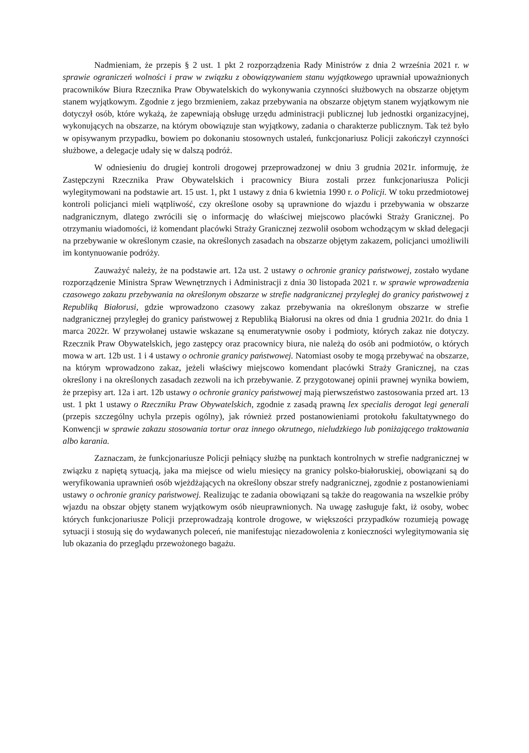Nadmieniam, że przepis § 2 ust. 1 pkt 2 rozporządzenia Rady Ministrów z dnia 2 września 2021 r. w sprawie ograniczeń wolności i praw w związku z obowiązywaniem stanu wyjątkowego uprawniał upoważnionych pracowników Biura Rzecznika Praw Obywatelskich do wykonywania czynności służbowych na obszarze objętym stanem wyjątkowym. Zgodnie z jego brzmieniem, zakaz przebywania na obszarze objętym stanem wyjątkowym nie dotyczył osób, które wykażą, że zapewniają obsługę urzędu administracji publicznej lub jednostki organizacyjnej, wykonujących na obszarze, na którym obowiązuje stan wyjątkowy, zadania o charakterze publicznym. Tak też było w opisywanym przypadku, bowiem po dokonaniu stosownych ustaleń, funkcjonariusz Policji zakończył czynności służbowe, a delegacje udały się w dalszą podróż.
W odniesieniu do drugiej kontroli drogowej przeprowadzonej w dniu 3 grudnia 2021r. informuję, że Zastępczyni Rzecznika Praw Obywatelskich i pracownicy Biura zostali przez funkcjonariusza Policji wylegitymowani na podstawie art. 15 ust. 1, pkt 1 ustawy z dnia 6 kwietnia 1990 r. o Policji. W toku przedmiotowej kontroli policjanci mieli wątpliwość, czy określone osoby są uprawnione do wjazdu i przebywania w obszarze nadgranicznym, dlatego zwrócili się o informację do właściwej miejscowo placówki Straży Granicznej. Po otrzymaniu wiadomości, iż komendant placówki Straży Granicznej zezwolił osobom wchodzącym w skład delegacji na przebywanie w określonym czasie, na określonych zasadach na obszarze objętym zakazem, policjanci umożliwili im kontynuowanie podróży.
Zauważyć należy, że na podstawie art. 12a ust. 2 ustawy o ochronie granicy państwowej, zostało wydane rozporządzenie Ministra Spraw Wewnętrznych i Administracji z dnia 30 listopada 2021 r. w sprawie wprowadzenia czasowego zakazu przebywania na określonym obszarze w strefie nadgranicznej przyległej do granicy państwowej z Republiką Białorusi, gdzie wprowadzono czasowy zakaz przebywania na określonym obszarze w strefie nadgranicznej przyległej do granicy państwowej z Republiką Białorusi na okres od dnia 1 grudnia 2021r. do dnia 1 marca 2022r. W przywołanej ustawie wskazane są enumeratywnie osoby i podmioty, których zakaz nie dotyczy. Rzecznik Praw Obywatelskich, jego zastępcy oraz pracownicy biura, nie należą do osób ani podmiotów, o których mowa w art. 12b ust. 1 i 4 ustawy o ochronie granicy państwowej. Natomiast osoby te mogą przebywać na obszarze, na którym wprowadzono zakaz, jeżeli właściwy miejscowo komendant placówki Straży Granicznej, na czas określony i na określonych zasadach zezwoli na ich przebywanie. Z przygotowanej opinii prawnej wynika bowiem, że przepisy art. 12a i art. 12b ustawy o ochronie granicy państwowej mają pierwszeństwo zastosowania przed art. 13 ust. 1 pkt 1 ustawy o Rzeczniku Praw Obywatelskich, zgodnie z zasadą prawną lex specialis derogat legi generali (przepis szczególny uchyla przepis ogólny), jak również przed postanowieniami protokołu fakultatywnego do Konwencji w sprawie zakazu stosowania tortur oraz innego okrutnego, nieludzkiego lub poniżającego traktowania albo karania.
Zaznaczam, że funkcjonariusze Policji pełniący służbę na punktach kontrolnych w strefie nadgranicznej w związku z napiętą sytuacją, jaka ma miejsce od wielu miesięcy na granicy polsko-białoruskiej, obowiązani są do weryfikowania uprawnień osób wjeżdżających na określony obszar strefy nadgranicznej, zgodnie z postanowieniami ustawy o ochronie granicy państwowej. Realizując te zadania obowiązani są także do reagowania na wszelkie próby wjazdu na obszar objęty stanem wyjątkowym osób nieuprawnionych. Na uwagę zasługuje fakt, iż osoby, wobec których funkcjonariusze Policji przeprowadzają kontrole drogowe, w większości przypadków rozumieją powagę sytuacji i stosują się do wydawanych poleceń, nie manifestując niezadowolenia z konieczności wylegitymowania się lub okazania do przeglądu przewożonego bagażu.